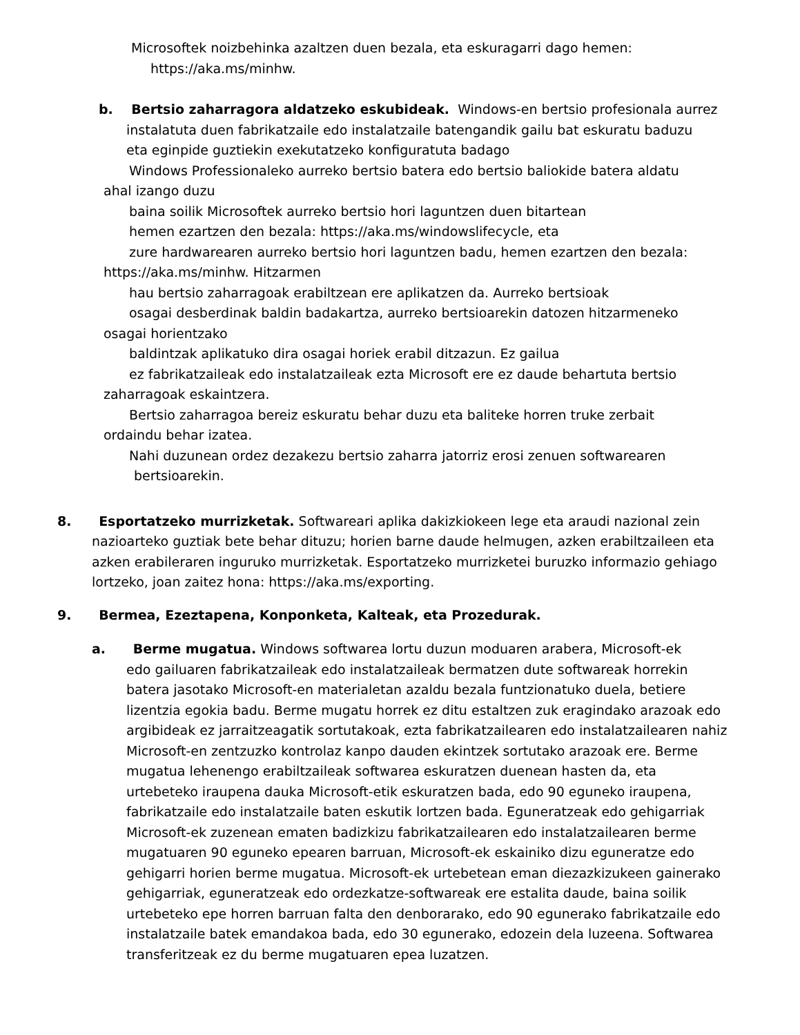Microsoftek noizbehinka azaltzen duen bezala, eta eskuragarri dago hemen:
https://aka.ms/minhw.
b. Bertsio zaharragora aldatzeko eskubideak. Windows-en bertsio profesionala aurrez
instalatuta duen fabrikatzaile edo instalatzaile batengandik gailu bat eskuratu baduzu
eta eginpide guztiekin exekutatzeko konfiguratuta badago
Windows Professionaleko aurreko bertsio batera edo bertsio baliokide batera aldatu
ahal izango duzu
baina soilik Microsoftek aurreko bertsio hori laguntzen duen bitartean
hemen ezartzen den bezala: https://aka.ms/windowslifecycle, eta
zure hardwarearen aurreko bertsio hori laguntzen badu, hemen ezartzen den bezala:
https://aka.ms/minhw. Hitzarmen
hau bertsio zaharragoak erabiltzean ere aplikatzen da. Aurreko bertsioak
osagai desberdinak baldin badakartza, aurreko bertsioarekin datozen hitzarmeneko
osagai horientzako
baldintzak aplikatuko dira osagai horiek erabil ditzazun. Ez gailua
ez fabrikatzaileak edo instalatzaileak ezta Microsoft ere ez daude behartuta bertsio
zaharragoak eskaintzera.
Bertsio zaharragoa bereiz eskuratu behar duzu eta baliteke horren truke zerbait
ordaindu behar izatea.
Nahi duzunean ordez dezakezu bertsio zaharra jatorriz erosi zenuen softwarearen
bertsioarekin.
8. Esportatzeko murrizketak. Softwareari aplika dakizkiokeen lege eta araudi nazional zein
nazioarteko guztiak bete behar dituzu; horien barne daude helmugen, azken erabiltzaileen eta azken erabileraren inguruko murrizketak. Esportatzeko murrizketei buruzko informazio gehiago lortzeko, joan zaitez hona: https://aka.ms/exporting.
9. Bermea, Ezeztapena, Konponketa, Kalteak, eta Prozedurak.
a. Berme mugatua. Windows softwarea lortu duzun moduaren arabera, Microsoft-ek
edo gailuaren fabrikatzaileak edo instalatzaileak bermatzen dute softwareak horrekin batera jasotako Microsoft-en materialetan azaldu bezala funtzionatuko duela, betiere lizentzia egokia badu. Berme mugatu horrek ez ditu estaltzen zuk eragindako arazoak edo argibideak ez jarraitzeagatik sortutakoak, ezta fabrikatzailearen edo instalatzailearen nahiz Microsoft-en zentzuzko kontrolaz kanpo dauden ekintzek sortutako arazoak ere. Berme mugatua lehenengo erabiltzaileak softwarea eskuratzen duenean hasten da, eta urtebeteko iraupena dauka Microsoft-etik eskuratzen bada, edo 90 eguneko iraupena, fabrikatzaile edo instalatzaile baten eskutik lortzen bada. Eguneratzeak edo gehigarriak Microsoft-ek zuzenean ematen badizkizu fabrikatzailearen edo instalatzailearen berme mugatuaren 90 eguneko epearen barruan, Microsoft-ek eskainiko dizu eguneratze edo gehigarri horien berme mugatua. Microsoft-ek urtebetean eman diezazkizukeen gainerako gehigarriak, eguneratzeak edo ordezkatze-softwareak ere estalita daude, baina soilik urtebeteko epe horren barruan falta den denborarako, edo 90 egunerako fabrikatzaile edo instalatzaile batek emandakoa bada, edo 30 egunerako, edozein dela luzeena. Softwarea transferitzeak ez du berme mugatuaren epea luzatzen.